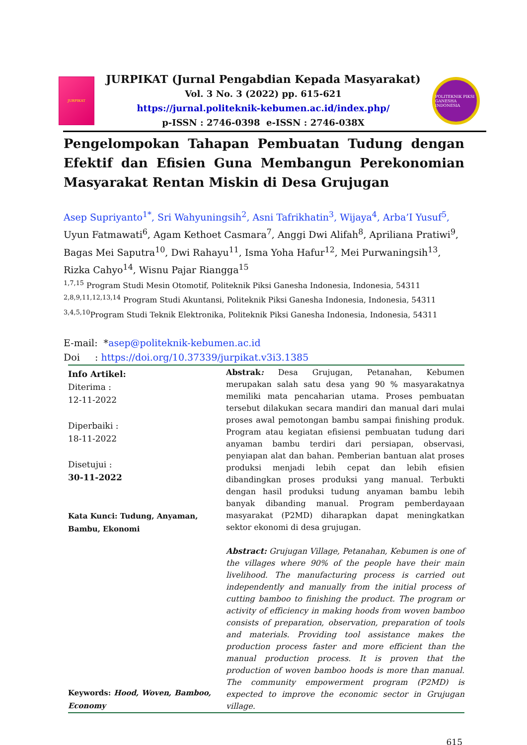JURPIKAT
JURPIKAT (Jurnal Pengabdian Kepada Masyarakat)
Vol. 3 No. 3 (2022) pp. 615-621
https://jurnal.politeknik-kebumen.ac.id/index.php/
p-ISSN : 2746-0398 e-ISSN : 2746-038X
POLITEKNIK PIKSI GANESHA INDONESIA
Pengelompokan Tahapan Pembuatan Tudung dengan Efektif dan Efisien Guna Membangun Perekonomian Masyarakat Rentan Miskin di Desa Grujugan
Asep Supriyanto<sup>1*</sup>, Sri Wahyuningsih<sup>2</sup>, Asni Tafrikhatin<sup>3</sup>, Wijaya<sup>4</sup>, Arba’I Yusuf<sup>5</sup>, Uyun Fatmawati<sup>6</sup>, Agam Kethoet Casmara<sup>7</sup>, Anggi Dwi Alifah<sup>8</sup>, Apriliana Pratiwi<sup>9</sup>, Bagas Mei Saputra<sup>10</sup>, Dwi Rahayu<sup>11</sup>, Isma Yoha Hafur<sup>12</sup>, Mei Purwaningsih<sup>13</sup>, Rizka Cahyo<sup>14</sup>, Wisnu Pajar Riangga<sup>15</sup>
<sup>1,7,15</sup> Program Studi Mesin Otomotif, Politeknik Piksi Ganesha Indonesia, Indonesia, 54311
<sup>2,8,9,11,12,13,14</sup> Program Studi Akuntansi, Politeknik Piksi Ganesha Indonesia, Indonesia, 54311
<sup>3,4,5,10</sup>Program Studi Teknik Elektronika, Politeknik Piksi Ganesha Indonesia, Indonesia, 54311
E-mail: *asep@politeknik-kebumen.ac.id
Doi : https://doi.org/10.37339/jurpikat.v3i3.1385
Info Artikel:
Diterima :
12-11-2022
Diperbaiki :
18-11-2022
Disetujui :
30-11-2022
Kata Kunci: Tudung, Anyaman, Bambu, Ekonomi
Keywords: Hood, Woven, Bamboo, Economy
Abstrak: Desa Grujugan, Petanahan, Kebumen merupakan salah satu desa yang 90 % masyarakatnya memiliki mata pencaharian utama. Proses pembuatan tersebut dilakukan secara mandiri dan manual dari mulai proses awal pemotongan bambu sampai finishing produk. Program atau kegiatan efisiensi pembuatan tudung dari anyaman bambu terdiri dari persiapan, observasi, penyiapan alat dan bahan. Pemberian bantuan alat proses produksi menjadi lebih cepat dan lebih efisien dibandingkan proses produksi yang manual. Terbukti dengan hasil produksi tudung anyaman bambu lebih banyak dibanding manual. Program pemberdayaan masyarakat (P2MD) diharapkan dapat meningkatkan sektor ekonomi di desa grujugan.
Abstract: Grujugan Village, Petanahan, Kebumen is one of the villages where 90% of the people have their main livelihood. The manufacturing process is carried out independently and manually from the initial process of cutting bamboo to finishing the product. The program or activity of efficiency in making hoods from woven bamboo consists of preparation, observation, preparation of tools and materials. Providing tool assistance makes the production process faster and more efficient than the manual production process. It is proven that the production of woven bamboo hoods is more than manual. The community empowerment program (P2MD) is expected to improve the economic sector in Grujugan village.
615